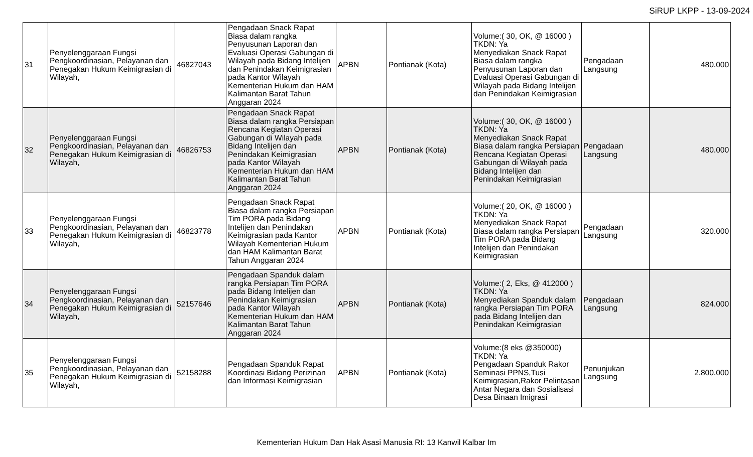SiRUP LKPP - 13-09-2024
| 31 | Penyelenggaraan Fungsi Pengkoordinasian, Pelayanan dan Penegakan Hukum Keimigrasian di Wilayah, | 46827043 | Pengadaan Snack Rapat Biasa dalam rangka Penyusunan Laporan dan Evaluasi Operasi Gabungan di Wilayah pada Bidang Intelijen dan Penindakan Keimigrasian pada Kantor Wilayah Kementerian Hukum dan HAM Kalimantan Barat Tahun Anggaran 2024 | APBN | Pontianak (Kota) | Volume:( 30, OK, @ 16000 ) TKDN: Ya Menyediakan Snack Rapat Biasa dalam rangka Penyusunan Laporan dan Evaluasi Operasi Gabungan di Wilayah pada Bidang Intelijen dan Penindakan Keimigrasian | Pengadaan Langsung | 480.000 |
| 32 | Penyelenggaraan Fungsi Pengkoordinasian, Pelayanan dan Penegakan Hukum Keimigrasian di Wilayah, | 46826753 | Pengadaan Snack Rapat Biasa dalam rangka Persiapan Rencana Kegiatan Operasi Gabungan di Wilayah pada Bidang Intelijen dan Penindakan Keimigrasian pada Kantor Wilayah Kementerian Hukum dan HAM Kalimantan Barat Tahun Anggaran 2024 | APBN | Pontianak (Kota) | Volume:( 30, OK, @ 16000 ) TKDN: Ya Menyediakan Snack Rapat Biasa dalam rangka Persiapan Rencana Kegiatan Operasi Gabungan di Wilayah pada Bidang Intelijen dan Penindakan Keimigrasian | Pengadaan Langsung | 480.000 |
| 33 | Penyelenggaraan Fungsi Pengkoordinasian, Pelayanan dan Penegakan Hukum Keimigrasian di Wilayah, | 46823778 | Pengadaan Snack Rapat Biasa dalam rangka Persiapan Tim PORA pada Bidang Intelijen dan Penindakan Keimigrasian pada Kantor Wilayah Kementerian Hukum dan HAM Kalimantan Barat Tahun Anggaran 2024 | APBN | Pontianak (Kota) | Volume:( 20, OK, @ 16000 ) TKDN: Ya Menyediakan Snack Rapat Biasa dalam rangka Persiapan Tim PORA pada Bidang Intelijen dan Penindakan Keimigrasian | Pengadaan Langsung | 320.000 |
| 34 | Penyelenggaraan Fungsi Pengkoordinasian, Pelayanan dan Penegakan Hukum Keimigrasian di Wilayah, | 52157646 | Pengadaan Spanduk dalam rangka Persiapan Tim PORA pada Bidang Intelijen dan Penindakan Keimigrasian pada Kantor Wilayah Kementerian Hukum dan HAM Kalimantan Barat Tahun Anggaran 2024 | APBN | Pontianak (Kota) | Volume:( 2, Eks, @ 412000 ) TKDN: Ya Menyediakan Spanduk dalam rangka Persiapan Tim PORA pada Bidang Intelijen dan Penindakan Keimigrasian | Pengadaan Langsung | 824.000 |
| 35 | Penyelenggaraan Fungsi Pengkoordinasian, Pelayanan dan Penegakan Hukum Keimigrasian di Wilayah, | 52158288 | Pengadaan Spanduk Rapat Koordinasi Bidang Perizinan dan Informasi Keimigrasian | APBN | Pontianak (Kota) | Volume:(8 eks @350000) TKDN: Ya Pengadaan Spanduk Rakor Seminasi PPNS,Tusi Keimigrasian,Rakor Pelintasan Antar Negara dan Sosialisasi Desa Binaan Imigrasi | Penunjukan Langsung | 2.800.000 |
Kementerian Hukum Dan Hak Asasi Manusia RI: 13 Kanwil Kalbar Im